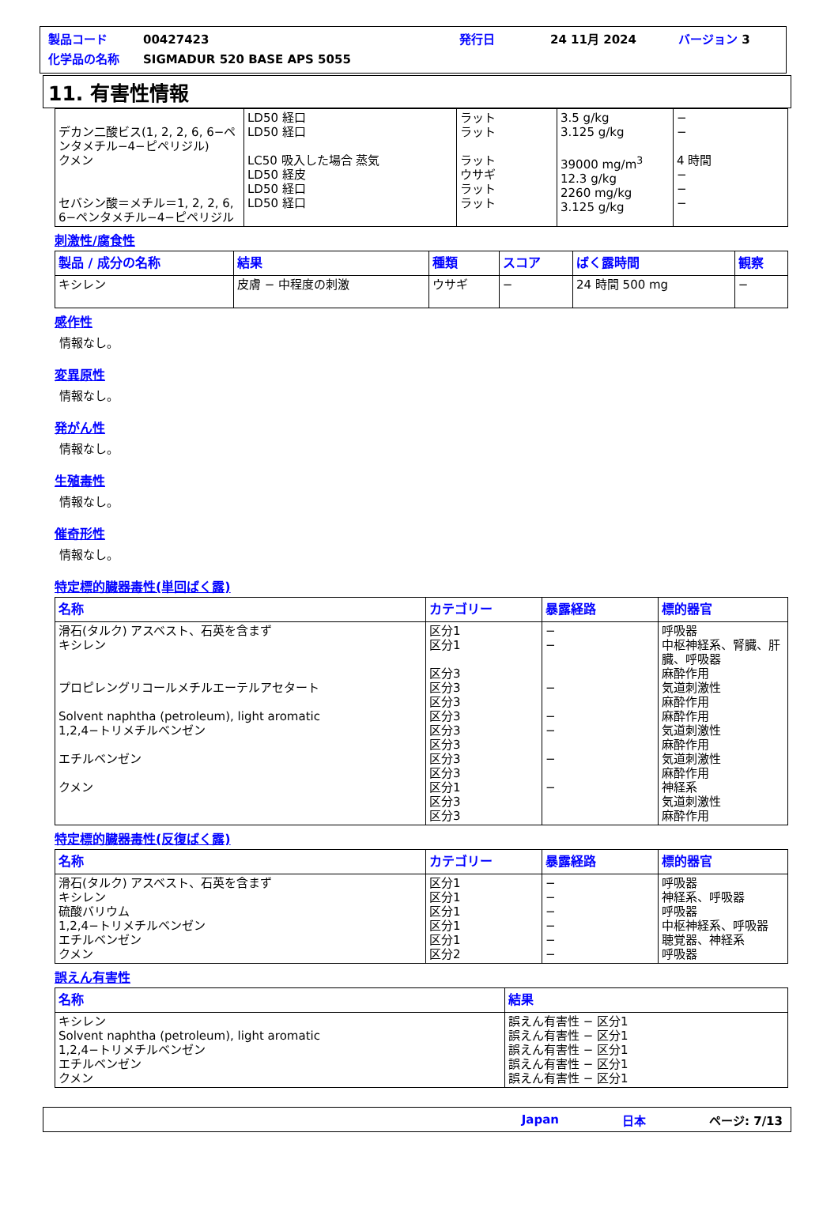製品コード 00427423 発行日 24 11月 2024 バージョン 3
化学品の名称 SIGMADUR 520 BASE APS 5055
11. 有害性情報
| デカン二酸ビス(1, 2, 2, 6, 6−ペンタメチル−4−ピペリジル) クメン セバシン酸＝メチル＝1, 2, 2, 6, 6−ペンタメチル−4−ピペリジル | LD50 経口 LD50 経口 LC50 吸入した場合 蒸気 LD50 経皮 LD50 経口 LD50 経口 | ラット ラット ラット ウサギ ラット ラット | 3.5 g/kg 3.125 g/kg 39000 mg/m<sup>3</sup> 12.3 g/kg 2260 mg/kg 3.125 g/kg | − − 4 時間 − − − |
刺激性/腐食性
| 製品 / 成分の名称 | 結果 | 種類 | スコア | ばく露時間 | 観察 |
| --- | --- | --- | --- | --- | --- |
| キシレン | 皮膚 − 中程度の刺激 | ウサギ | − | 24 時間 500 mg | − |
感作性
情報なし。
変異原性
情報なし。
発がん性
情報なし。
生殖毒性
情報なし。
催奇形性
情報なし。
特定標的臓器毒性(単回ばく露)
| 名称 | カテゴリー | 暴露経路 | 標的器官 |
| --- | --- | --- | --- |
| 滑石(タルク) アスベスト、石英を含まず キシレン プロピレングリコールメチルエーテルアセタート Solvent naphtha (petroleum), light aromatic 1,2,4−トリメチルベンゼン エチルベンゼン クメン | 区分1 区分1 区分3 区分3 区分3 区分3 区分3 区分3 区分3 区分3 区分1 区分3 区分3 | − − − − − − − | 呼吸器 中枢神経系、腎臓、肝臓、呼吸器 麻酔作用 気道刺激性 麻酔作用 麻酔作用 気道刺激性 麻酔作用 気道刺激性 麻酔作用 神経系 気道刺激性 麻酔作用 |
特定標的臓器毒性(反復ばく露)
| 名称 | カテゴリー | 暴露経路 | 標的器官 |
| --- | --- | --- | --- |
| 滑石(タルク) アスベスト、石英を含まず キシレン 硫酸バリウム 1,2,4−トリメチルベンゼン エチルベンゼン クメン | 区分1 区分1 区分1 区分1 区分1 区分2 | − − − − − − | 呼吸器 神経系、呼吸器 呼吸器 中枢神経系、呼吸器 聴覚器、神経系 呼吸器 |
誤えん有害性
| 名称 | 結果 |
| --- | --- |
| キシレン Solvent naphtha (petroleum), light aromatic 1,2,4−トリメチルベンゼン エチルベンゼン クメン | 誤えん有害性 − 区分1 誤えん有害性 − 区分1 誤えん有害性 − 区分1 誤えん有害性 − 区分1 誤えん有害性 − 区分1 |
Japan 日本 ページ: 7/13